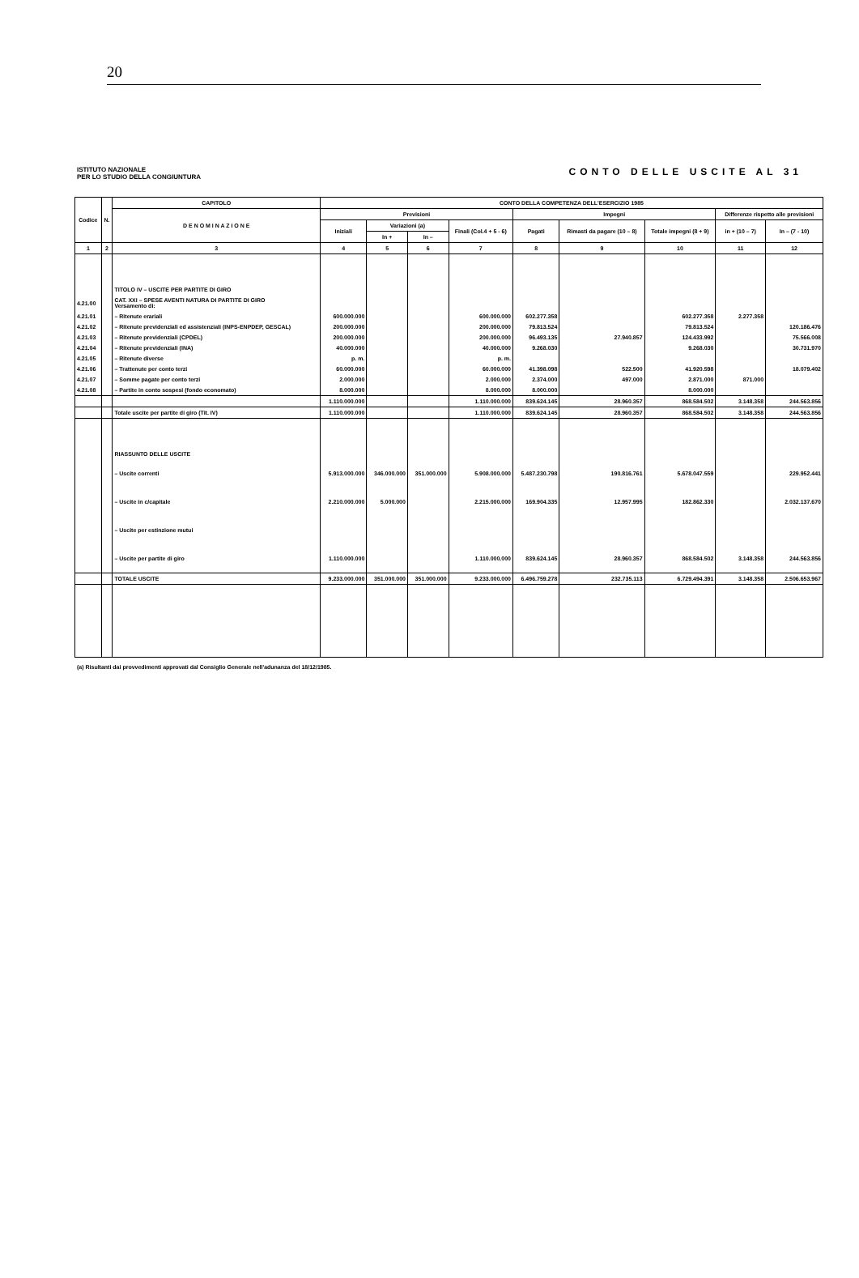20
ISTITUTO NAZIONALE
PER LO STUDIO DELLA CONGIUNTURA
CONTO DELLE USCITE AL 31
| Codice | N. | CAPITOLO | CONTO DELLA COMPETENZA DELL'ESERCIZIO 1985 | | | | | | | | |
| --- | --- | --- | --- | --- | --- | --- | --- | --- | --- | --- | --- |
| | | D E N O M I N A Z I O N E | Previsioni | | | | Impegni | | | Differenze rispetto alle previsioni | |
| | | | Iniziali | Variazioni (a) | | Finali (Col.4 + 5 - 6) | Pagati | Rimasti da pagare (10 – 8) | Totale impegni (8 + 9) | in + (10 – 7) | In – (7 - 10) |
| | | | | In + | In – | | | | | | |
| 1 | 2 | 3 | 4 | 5 | 6 | 7 | 8 | 9 | 10 | 11 | 12 |
| | | TITOLO IV – USCITE PER PARTITE DI GIRO | | | | | | | | | |
| 4.21.00 | | CAT. XXI – SPESE AVENTI NATURA DI PARTITE DI GIRO Versamento di: | | | | | | | | | |
| 4.21.01 | | – Ritenute erariali | 600.000.000 | | | 600.000.000 | 602.277.358 | | 602.277.358 | 2.277.358 | |
| 4.21.02 | | – Ritenute previdenziali ed assistenziali (INPS-ENPDEP, GESCAL) | 200.000.000 | | | 200.000.000 | 79.813.524 | | 79.813.524 | | 120.186.476 |
| 4.21.03 | | – Ritenute previdenziali (CPDEL) | 200.000.000 | | | 200.000.000 | 96.493.135 | 27.940.857 | 124.433.992 | | 75.566.008 |
| 4.21.04 | | – Ritenute previdenziali (INA) | 40.000.000 | | | 40.000.000 | 9.268.030 | | 9.268.030 | | 30.731.970 |
| 4.21.05 | | – Ritenute diverse | p. m. | | | p. m. | | | | | |
| 4.21.06 | | – Trattenute per conto terzi | 60.000.000 | | | 60.000.000 | 41.398.098 | 522.500 | 41.920.598 | | 18.079.402 |
| 4.21.07 | | – Somme pagate per conto terzi | 2.000.000 | | | 2.000.000 | 2.374.000 | 497.000 | 2.871.000 | 871.000 | |
| 4.21.08 | | – Partite in conto sospesi (fondo economato) | 8.000.000 | | | 8.000.000 | 8.000.000 | | 8.000.000 | | |
| | | | 1.110.000.000 | | | 1.110.000.000 | 839.624.145 | 28.960.357 | 868.584.502 | 3.148.358 | 244.563.856 |
| | | Totale uscite per partite di giro (Tit. IV) | 1.110.000.000 | | | 1.110.000.000 | 839.624.145 | 28.960.357 | 868.584.502 | 3.148.358 | 244.563.856 |
| | | RIASSUNTO DELLE USCITE | | | | | | | | | |
| | | – Uscite correnti | 5.913.000.000 | 346.000.000 | 351.000.000 | 5.908.000.000 | 5.487.230.798 | 190.816.761 | 5.678.047.559 | | 229.952.441 |
| | | – Uscite in c/capitale | 2.210.000.000 | 5.000.000 | | 2.215.000.000 | 169.904.335 | 12.957.995 | 182.862.330 | | 2.032.137.670 |
| | | – Uscite per estinzione mutui | | | | | | | | | |
| | | – Uscite per partite di giro | 1.110.000.000 | | | 1.110.000.000 | 839.624.145 | 28.960.357 | 868.584.502 | 3.148.358 | 244.563.856 |
| | | TOTALE USCITE | 9.233.000.000 | 351.000.000 | 351.000.000 | 9.233.000.000 | 6.496.759.278 | 232.735.113 | 6.729.494.391 | 3.148.358 | 2.506.653.967 |
(a) Risultanti dai provvedimenti approvati dal Consiglio Generale nell'adunanza del 18/12/1985.